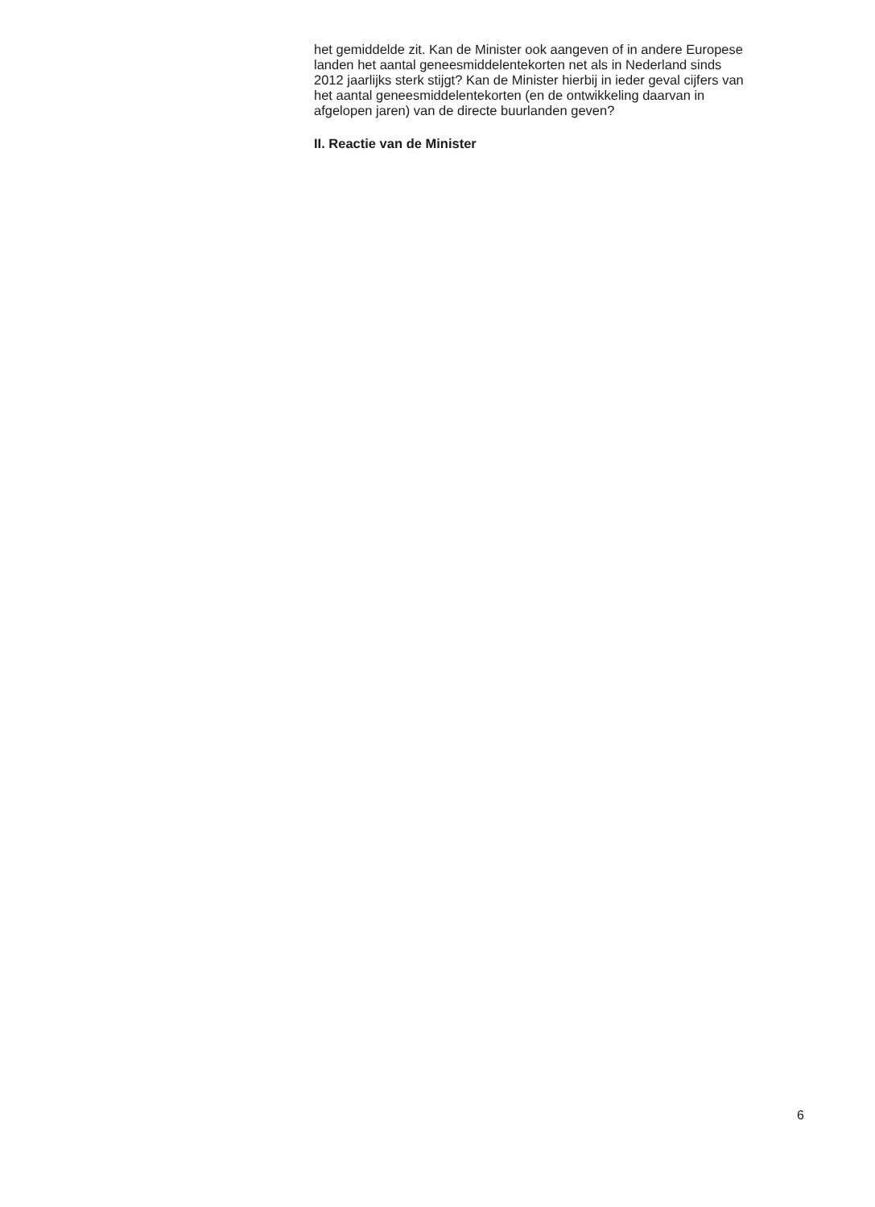het gemiddelde zit. Kan de Minister ook aangeven of in andere Europese
landen het aantal geneesmiddelentekorten net als in Nederland sinds
2012 jaarlijks sterk stijgt? Kan de Minister hierbij in ieder geval cijfers van
het aantal geneesmiddelentekorten (en de ontwikkeling daarvan in
afgelopen jaren) van de directe buurlanden geven?
II. Reactie van de Minister
6